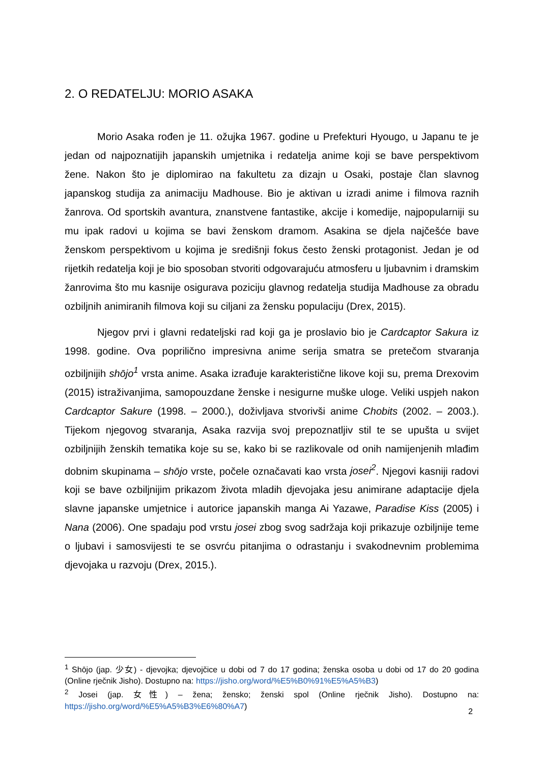2. O REDATELJU: MORIO ASAKA
Morio Asaka rođen je 11. ožujka 1967. godine u Prefekturi Hyougo, u Japanu te je jedan od najpoznatijih japanskih umjetnika i redatelja anime koji se bave perspektivom žene. Nakon što je diplomirao na fakultetu za dizajn u Osaki, postaje član slavnog japanskog studija za animaciju Madhouse. Bio je aktivan u izradi anime i filmova raznih žanrova. Od sportskih avantura, znanstvene fantastike, akcije i komedije, najpopularniji su mu ipak radovi u kojima se bavi ženskom dramom. Asakina se djela najčešće bave ženskom perspektivom u kojima je središnji fokus često ženski protagonist. Jedan je od rijetkih redatelja koji je bio sposoban stvoriti odgovarajuću atmosferu u ljubavnim i dramskim žanrovima što mu kasnije osigurava poziciju glavnog redatelja studija Madhouse za obradu ozbiljnih animiranih filmova koji su ciljani za žensku populaciju (Drex, 2015).
Njegov prvi i glavni redateljski rad koji ga je proslavio bio je Cardcaptor Sakura iz 1998. godine. Ova poprilično impresivna anime serija smatra se pretečom stvaranja ozbiljnijih shōjo<sup>1</sup> vrsta anime. Asaka izrađuje karakteristične likove koji su, prema Drexovim (2015) istraživanjima, samopouzdane ženske i nesigurne muške uloge. Veliki uspjeh nakon Cardcaptor Sakure (1998. – 2000.), doživljava stvorivši anime Chobits (2002. – 2003.). Tijekom njegovog stvaranja, Asaka razvija svoj prepoznatljiv stil te se upušta u svijet ozbiljnijih ženskih tematika koje su se, kako bi se razlikovale od onih namijenjenih mlađim dobnim skupinama – shōjo vrste, počele označavati kao vrsta josei<sup>2</sup>. Njegovi kasniji radovi koji se bave ozbiljnijim prikazom života mladih djevojaka jesu animirane adaptacije djela slavne japanske umjetnice i autorice japanskih manga Ai Yazawe, Paradise Kiss (2005) i Nana (2006). One spadaju pod vrstu josei zbog svog sadržaja koji prikazuje ozbiljnije teme o ljubavi i samosvijesti te se osvrću pitanjima o odrastanju i svakodnevnim problemima djevojaka u razvoju (Drex, 2015.).
<sup>1</sup> Shōjo (jap. 少女) - djevojka; djevojčice u dobi od 7 do 17 godina; ženska osoba u dobi od 17 do 20 godina (Online rječnik Jisho). Dostupno na: https://jisho.org/word/%E5%B0%91%E5%A5%B3)
<sup>2</sup> Josei (jap. 女性) – žena; žensko; ženski spol (Online rječnik Jisho). Dostupno na: https://jisho.org/word/%E5%A5%B3%E6%80%A7)
2